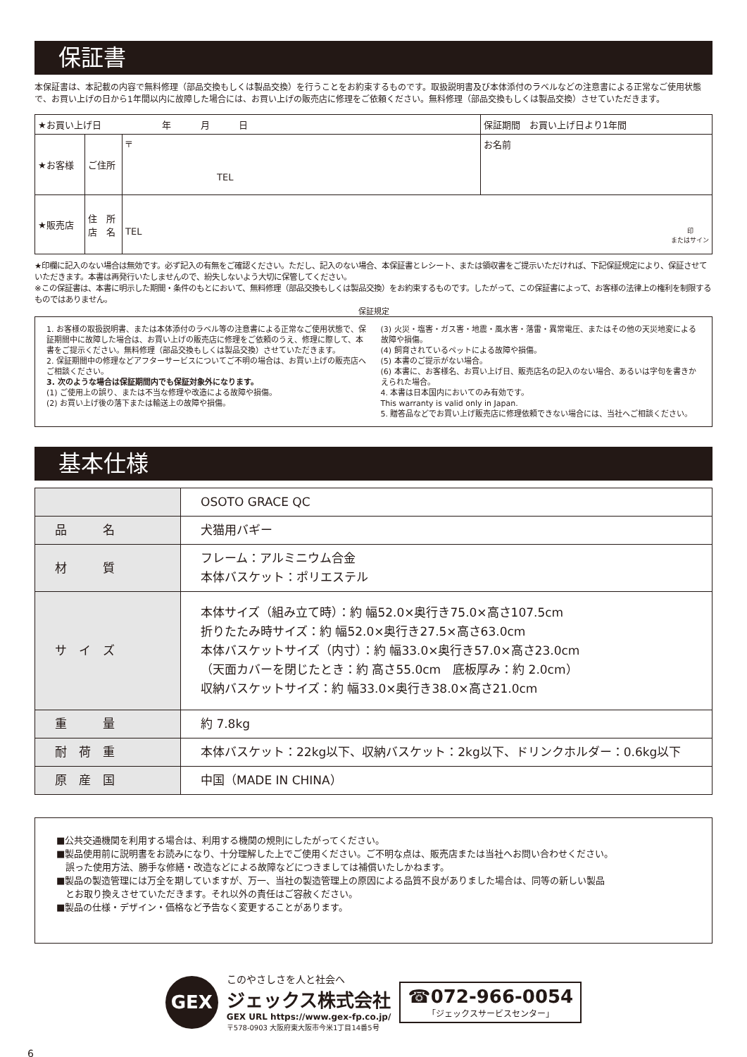保証書
本保証書は、本記載の内容で無料修理（部品交換もしくは製品交換）を行うことをお約束するものです。取扱説明書及び本体添付のラベルなどの注意書による正常なご使用状態で、お買い上げの日から1年間以内に故障した場合には、お買い上げの販売店に修理をご依頼ください。無料修理（部品交換もしくは製品交換）させていただきます。
| ★お買い上げ日 年 月 日 | | | 保証期間 お買い上げ日より1年間 |
| ★お客様 | ご住所 | 〒 TEL | お名前 |
| ★販売店 | 住 所 店 名 | TEL 印 またはサイン | |
★印欄に記入のない場合は無効です。必ず記入の有無をご確認ください。ただし、記入のない場合、本保証書とレシート、または領収書をご提示いただければ、下記保証規定により、保証させていただきます。本書は再発行いたしませんので、紛失しないよう大切に保管してください。
※この保証書は、本書に明示した期間・条件のもとにおいて、無料修理（部品交換もしくは製品交換）をお約束するものです。したがって、この保証書によって、お客様の法律上の権利を制限するものではありません。
保証規定
1. お客様の取扱説明書、または本体添付のラベル等の注意書による正常なご使用状態で、保証期間中に故障した場合は、お買い上げの販売店に修理をご依頼のうえ、修理に際して、本書をご提示ください。無料修理（部品交換もしくは製品交換）させていただきます。
2. 保証期間中の修理などアフターサービスについてご不明の場合は、お買い上げの販売店へご相談ください。
3. 次のような場合は保証期間内でも保証対象外になります。
(1) ご使用上の誤り、または不当な修理や改造による故障や損傷。
(2) お買い上げ後の落下または輸送上の故障や損傷。
(3) 火災・塩害・ガス害・地震・風水害・落雷・異常電圧、またはその他の天災地変による故障や損傷。
(4) 飼育されているペットによる故障や損傷。
(5) 本書のご提示がない場合。
(6) 本書に、お客様名、お買い上げ日、販売店名の記入のない場合、あるいは字句を書きかえられた場合。
4. 本書は日本国内においてのみ有効です。
This warranty is valid only in Japan.
5. 贈答品などでお買い上げ販売店に修理依頼できない場合には、当社へご相談ください。
基本仕様
| | OSOTO GRACE QC |
| 品 名 | 犬猫用バギー |
| 材 質 | フレーム：アルミニウム合金 本体バスケット：ポリエステル |
| サ イ ズ | 本体サイズ（組み立て時）：約 幅52.0×奥行き75.0×高さ107.5cm 折りたたみ時サイズ：約 幅52.0×奥行き27.5×高さ63.0cm 本体バスケットサイズ（内寸）：約 幅33.0×奥行き57.0×高さ23.0cm （天面カバーを閉じたとき：約 高さ55.0cm 底板厚み：約 2.0cm） 収納バスケットサイズ：約 幅33.0×奥行き38.0×高さ21.0cm |
| 重 量 | 約 7.8kg |
| 耐 荷 重 | 本体バスケット：22kg以下、収納バスケット：2kg以下、ドリンクホルダー：0.6kg以下 |
| 原 産 国 | 中国（MADE IN CHINA） |
■公共交通機関を利用する場合は、利用する機関の規則にしたがってください。
■製品使用前に説明書をお読みになり、十分理解した上でご使用ください。ご不明な点は、販売店または当社へお問い合わせください。
　誤った使用方法、勝手な修繕・改造などによる故障などにつきましては補償いたしかねます。
■製品の製造管理には万全を期していますが、万一、当社の製造管理上の原因による品質不良がありました場合は、同等の新しい製品
　とお取り換えさせていただきます。それ以外の責任はご容赦ください。
■製品の仕様・デザイン・価格など予告なく変更することがあります。
GEX
このやさしさを人と社会へ
ジェックス株式会社
GEX URL https://www.gex-fp.co.jp/
〒578-0903 大阪府東大阪市今米1丁目14番5号
☎072-966-0054
「ジェックスサービスセンター」
6